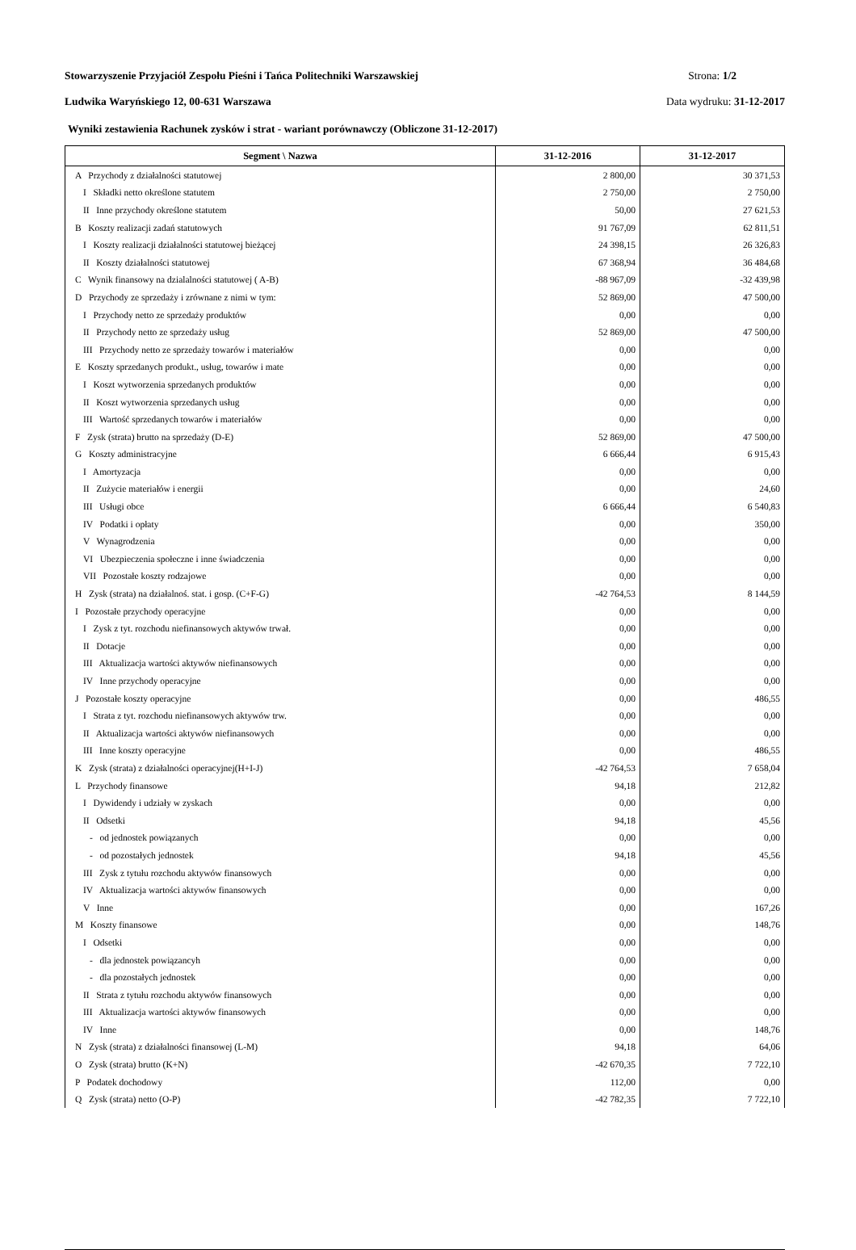Stowarzyszenie Przyjaciół Zespołu Pieśni i Tańca Politechniki Warszawskiej Strona: 1/2
Ludwika Waryńskiego 12, 00-631 Warszawa Data wydruku: 31-12-2017
Wyniki zestawienia Rachunek zysków i strat - wariant porównawczy (Obliczone 31-12-2017)
| Segment \ Nazwa | 31-12-2016 | 31-12-2017 |
| --- | --- | --- |
| A Przychody z działalności statutowej | 2 800,00 | 30 371,53 |
| I Składki netto określone statutem | 2 750,00 | 2 750,00 |
| II Inne przychody określone statutem | 50,00 | 27 621,53 |
| B Koszty realizacji zadań statutowych | 91 767,09 | 62 811,51 |
| I Koszty realizacji działalności statutowej bieżącej | 24 398,15 | 26 326,83 |
| II Koszty działalności statutowej | 67 368,94 | 36 484,68 |
| C Wynik finansowy na dzialalności statutowej ( A-B) | -88 967,09 | -32 439,98 |
| D Przychody ze sprzedaży i zrównane z nimi w tym: | 52 869,00 | 47 500,00 |
| I Przychody netto ze sprzedaży produktów | 0,00 | 0,00 |
| II Przychody netto ze sprzedaży usług | 52 869,00 | 47 500,00 |
| III Przychody netto ze sprzedaży towarów i materiałów | 0,00 | 0,00 |
| E Koszty sprzedanych produkt., usług, towarów i mate | 0,00 | 0,00 |
| I Koszt wytworzenia sprzedanych produktów | 0,00 | 0,00 |
| II Koszt wytworzenia sprzedanych usług | 0,00 | 0,00 |
| III Wartość sprzedanych towarów i materiałów | 0,00 | 0,00 |
| F Zysk (strata) brutto na sprzedaży (D-E) | 52 869,00 | 47 500,00 |
| G Koszty administracyjne | 6 666,44 | 6 915,43 |
| I Amortyzacja | 0,00 | 0,00 |
| II Zużycie materiałów i energii | 0,00 | 24,60 |
| III Usługi obce | 6 666,44 | 6 540,83 |
| IV Podatki i opłaty | 0,00 | 350,00 |
| V Wynagrodzenia | 0,00 | 0,00 |
| VI Ubezpieczenia społeczne i inne świadczenia | 0,00 | 0,00 |
| VII Pozostałe koszty rodzajowe | 0,00 | 0,00 |
| H Zysk (strata) na działalnoś. stat. i gosp. (C+F-G) | -42 764,53 | 8 144,59 |
| I Pozostałe przychody operacyjne | 0,00 | 0,00 |
| I Zysk z tyt. rozchodu niefinansowych aktywów trwał. | 0,00 | 0,00 |
| II Dotacje | 0,00 | 0,00 |
| III Aktualizacja wartości aktywów niefinansowych | 0,00 | 0,00 |
| IV Inne przychody operacyjne | 0,00 | 0,00 |
| J Pozostałe koszty operacyjne | 0,00 | 486,55 |
| I Strata z tyt. rozchodu niefinansowych aktywów trw. | 0,00 | 0,00 |
| II Aktualizacja wartości aktywów niefinansowych | 0,00 | 0,00 |
| III Inne koszty operacyjne | 0,00 | 486,55 |
| K Zysk (strata) z działalności operacyjnej(H+I-J) | -42 764,53 | 7 658,04 |
| L Przychody finansowe | 94,18 | 212,82 |
| I Dywidendy i udziały w zyskach | 0,00 | 0,00 |
| II Odsetki | 94,18 | 45,56 |
| - od jednostek powiązanych | 0,00 | 0,00 |
| - od pozostałych jednostek | 94,18 | 45,56 |
| III Zysk z tytułu rozchodu aktywów finansowych | 0,00 | 0,00 |
| IV Aktualizacja wartości aktywów finansowych | 0,00 | 0,00 |
| V Inne | 0,00 | 167,26 |
| M Koszty finansowe | 0,00 | 148,76 |
| I Odsetki | 0,00 | 0,00 |
| - dla jednostek powiązancyh | 0,00 | 0,00 |
| - dla pozostałych jednostek | 0,00 | 0,00 |
| II Strata z tytułu rozchodu aktywów finansowych | 0,00 | 0,00 |
| III Aktualizacja wartości aktywów finansowych | 0,00 | 0,00 |
| IV Inne | 0,00 | 148,76 |
| N Zysk (strata) z działalności finansowej (L-M) | 94,18 | 64,06 |
| O Zysk (strata) brutto (K+N) | -42 670,35 | 7 722,10 |
| P Podatek dochodowy | 112,00 | 0,00 |
| Q Zysk (strata) netto (O-P) | -42 782,35 | 7 722,10 |